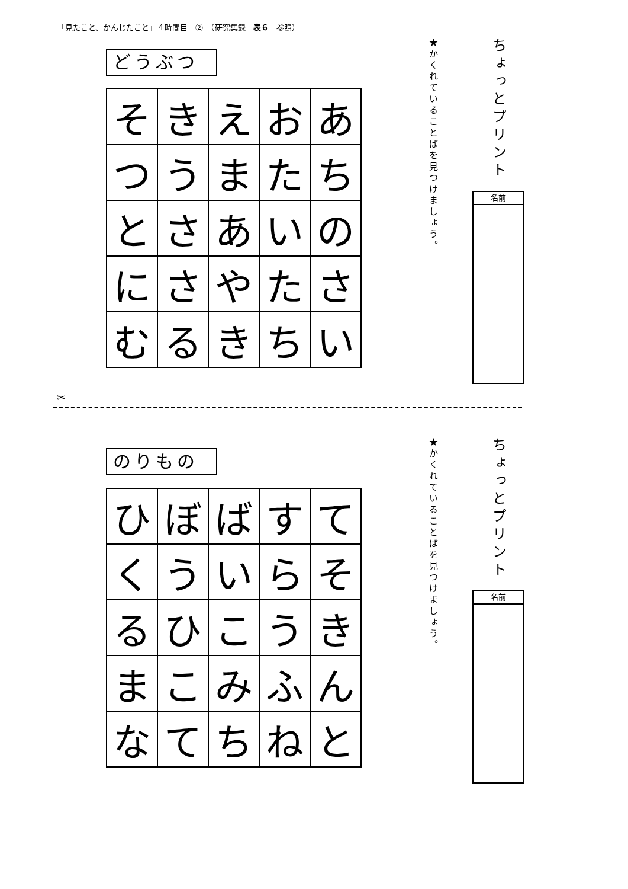「見たこと、かんじたこと」４時間目 - ②　（研究集録　表６　参照）
ちょっとプリント
★かくれていることばを見つけましょう。
名前
どうぶつ
| そ | き | え | お | あ |
| つ | う | ま | た | ち |
| と | さ | あ | い | の |
| に | さ | や | た | さ |
| む | る | き | ち | い |
✂
ちょっとプリント
★かくれていることばを見つけましょう。
名前
のりもの
| ひ | ぼ | ば | す | て |
| く | う | い | ら | そ |
| る | ひ | こ | う | き |
| ま | こ | み | ふ | ん |
| な | て | ち | ね | と |